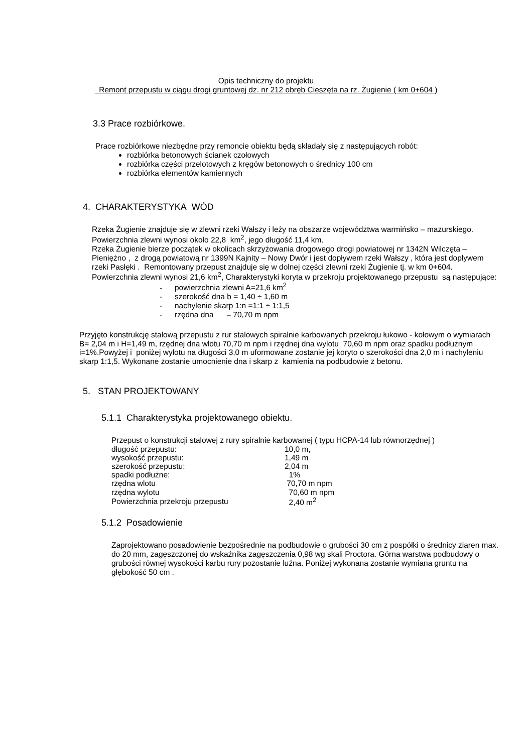Opis techniczny do projektu
Remont przepustu w ciągu drogi gruntowej dz. nr 212 obręb Cieszęta na rz. Żugienie ( km 0+604 )
3.3 Prace rozbiórkowe.
Prace rozbiórkowe niezbędne przy remoncie obiektu będą składały się z następujących robót:
rozbiórka betonowych ścianek czołowych
rozbiórka części przelotowych z kręgów betonowych o średnicy 100 cm
rozbiórka elementów kamiennych
4. CHARAKTERYSTYKA WÓD
Rzeka Żugienie znajduje się w zlewni rzeki Wałszy i leży na obszarze województwa warmińsko – mazurskiego. Powierzchnia zlewni wynosi około 22,8 km<sup>2</sup>, jego długość 11,4 km.
Rzeka Żugienie bierze początek w okolicach skrzyżowania drogowego drogi powiatowej nr 1342N Wilczęta – Pieniężno , z drogą powiatową nr 1399N Kajnity – Nowy Dwór i jest dopływem rzeki Wałszy , która jest dopływem rzeki Pasłęki . Remontowany przepust znajduje się w dolnej części zlewni rzeki Żugienie tj. w km 0+604. Powierzchnia zlewni wynosi 21,6 km<sup>2</sup>, Charakterystyki koryta w przekroju projektowanego przepustu są następujące:
- powierzchnia zlewni A=21,6 km<sup>2</sup>
- szerokość dna b = 1,40 ÷ 1,60 m
- nachylenie skarp 1:n =1:1 ÷ 1:1,5
- rzędna dna – 70,70 m npm
Przyjęto konstrukcję stalową przepustu z rur stalowych spiralnie karbowanych przekroju łukowo - kołowym o wymiarach B= 2,04 m i H=1,49 m, rzędnej dna wlotu 70,70 m npm i rzędnej dna wylotu 70,60 m npm oraz spadku podłużnym i=1%.Powyżej i poniżej wylotu na długości 3,0 m uformowane zostanie jej koryto o szerokości dna 2,0 m i nachyleniu skarp 1:1,5. Wykonane zostanie umocnienie dna i skarp z kamienia na podbudowie z betonu.
5. STAN PROJEKTOWANY
5.1.1 Charakterystyka projektowanego obiektu.
Przepust o konstrukcji stalowej z rury spiralnie karbowanej ( typu HCPA-14 lub równorzędnej )
| długość przepustu: | 10,0 m, |
| wysokość przepustu: | 1,49 m |
| szerokość przepustu: | 2,04 m |
| spadki podłużne: | 1% |
| rzędna wlotu | 70,70 m npm |
| rzędna wylotu | 70,60 m npm |
| Powierzchnia przekroju przepustu | 2,40 m<sup>2</sup> |
5.1.2 Posadowienie
Zaprojektowano posadowienie bezpośrednie na podbudowie o grubości 30 cm z pospółki o średnicy ziaren max. do 20 mm, zagęszczonej do wskaźnika zagęszczenia 0,98 wg skali Proctora. Górna warstwa podbudowy o grubości równej wysokości karbu rury pozostanie luźna. Poniżej wykonana zostanie wymiana gruntu na głębokość 50 cm .